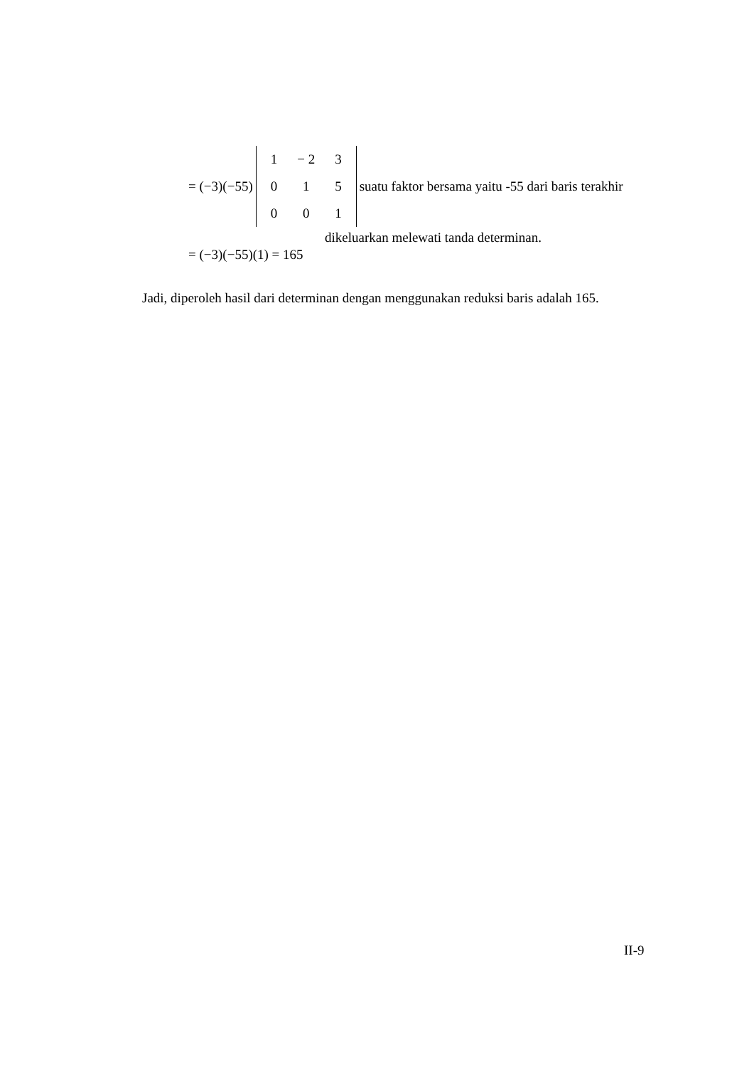= (−3)(−55)
| 1 | − 2 | 3 |
| 0 | 1 | 5 |
| 0 | 0 | 1 |
suatu faktor bersama yaitu -55 dari baris terakhir
dikeluarkan melewati tanda determinan.
= (−3)(−55)(1) = 165
Jadi, diperoleh hasil dari determinan dengan menggunakan reduksi baris adalah 165.
II-9